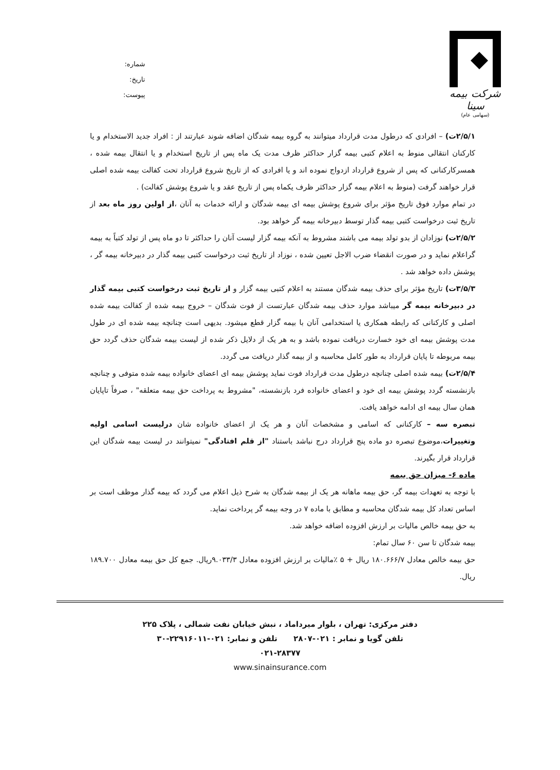شرکت بیمه سینا
(سهامی عام)
شماره:
تاریخ:
پیوست:
۲/۵/۱ت) – افرادی که درطول مدت قرارداد میتوانند به گروه بیمه شدگان اضافه شوند عبارتند از : افراد جدید الاستخدام و یا کارکنان انتقالی منوط به اعلام کتبی بیمه گزار حداکثر ظرف مدت یک ماه پس از تاریخ استخدام و یا انتقال بیمه شده ، همسرکارکنانی که پس از شروع قرارداد ازدواج نموده اند و یا افرادی که از تاریخ شروع قرارداد تحت کفالت بیمه شده اصلی قرار خواهند گرفت (منوط به اعلام بیمه گزار حداکثر ظرف یکماه پس از تاریخ عقد و یا شروع پوشش کفالت) .
در تمام موارد فوق تاریخ مؤثر برای شروع پوشش بیمه ای بیمه شدگان و ارائه خدمات به آنان ،از اولین روز ماه بعد از تاریخ ثبت درخواست کتبی بیمه گذار توسط دبیرخانه بیمه گر خواهد بود.
۲/۵/۲ت) نوزادان از بدو تولد بیمه می باشند مشروط به آنکه بیمه گزار لیست آنان را حداکثر تا دو ماه پس از تولد کتباً به بیمه گراعلام نماید و در صورت انقضاء ضرب الاجل تعیین شده ، نوزاد از تاریخ ثبت درخواست کتبی بیمه گذار در دبیرخانه بیمه گر ، پوشش داده خواهد شد .
۳/۵/۳ت) تاریخ مؤثر برای حذف بیمه شدگان مستند به اعلام کتبی بیمه گزار و از تاریخ ثبت درخواست کتبی بیمه گذار در دبیرخانه بیمه گر میباشد موارد حذف بیمه شدگان عبارتست از فوت شدگان – خروج بیمه شده از کفالت بیمه شده اصلی و کارکنانی که رابطه همکاری یا استخدامی آنان با بیمه گزار قطع میشود. بدیهی است چنانچه بیمه شده ای در طول مدت پوشش بیمه ای خود خسارت دریافت نموده باشد و به هر یک از دلایل ذکر شده از لیست بیمه شدگان حذف گردد حق بیمه مربوطه تا پایان قرارداد به طور کامل محاسبه و از بیمه گذار دریافت می گردد.
۲/۵/۴ت) بیمه شده اصلی چنانچه درطول مدت قرارداد فوت نماید پوشش بیمه ای اعضای خانواده بیمه شده متوفی و چنانچه بازنشسته گردد پوشش بیمه ای خود و اعضای خانواده فرد بازنشسته، "مشروط به پرداخت حق بیمه متعلقه" ، صرفاً تاپایان همان سال بیمه ای ادامه خواهد یافت.
تبصره سه – کارکنانی که اسامی و مشخصات آنان و هر یک از اعضای خانواده شان درلیست اسامی اولیه وتغییرات،موضوع تبصره دو ماده پنج قرارداد درج نباشد باستناد "از قلم افتادگی" نمیتوانند در لیست بیمه شدگان این قرارداد قرار بگیرند.
ماده ۶- میزان حق بیمه
با توجه به تعهدات بیمه گر، حق بیمه ماهانه هر یک از بیمه شدگان به شرح ذیل اعلام می گردد که بیمه گذار موظف است بر اساس تعداد کل بیمه شدگان محاسبه و مطابق با ماده ۷ در وجه بیمه گر پرداخت نماید.
به حق بیمه خالص مالیات بر ارزش افزوده اضافه خواهد شد.
بیمه شدگان تا سن ۶۰ سال تمام:
حق بیمه خالص معادل ۱۸۰.۶۶۶/۷ ریال + ۵ ٪مالیات بر ارزش افزوده معادل ۹.۰۳۳/۳ریال. جمع کل حق بیمه معادل ۱۸۹.۷۰۰ ریال.
دفتر مرکزی: تهران ، بلوار میرداماد ، نبش خیابان نفت شمالی ، پلاک ۲۲۵
تلفن گویا و نمابر : ۰۲۱-۲۸۰۷ تلفن و نمابر: ۰۲۱-۲۲۹۱۶۰۱۱-۳۰
۰۲۱-۲۸۳۷۷
www.sinainsurance.com